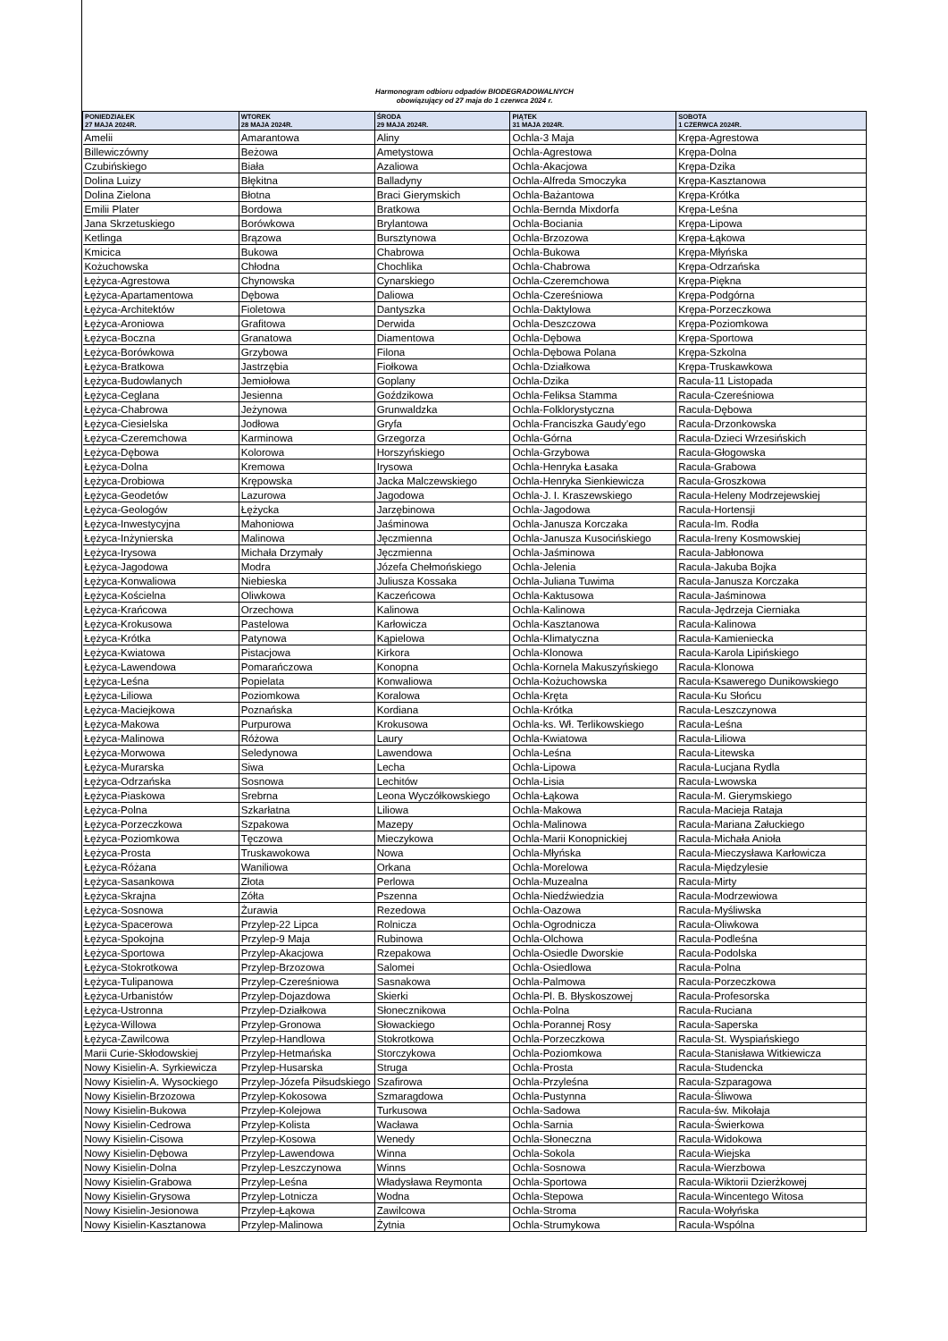Harmonogram odbioru odpadów BIODEGRADOWALNYCH
obowiązujący od 27 maja do 1 czerwca 2024 r.
| PONIEDZIAŁEK 27 MAJA 2024R. | WTOREK 28 MAJA 2024R. | ŚRODA 29 MAJA 2024R. | PIĄTEK 31 MAJA 2024R. | SOBOTA 1 CZERWCA 2024R. |
| --- | --- | --- | --- | --- |
| Amelii | Amarantowa | Aliny | Ochla-3 Maja | Krępa-Agrestowa |
| Billewiczówny | Beżowa | Ametystowa | Ochla-Agrestowa | Krępa-Dolna |
| Czubińskiego | Biała | Azaliowa | Ochla-Akacjowa | Krępa-Dzika |
| Dolina Luizy | Błękitna | Balladyny | Ochla-Alfreda Smoczyka | Krępa-Kasztanowa |
| Dolina Zielona | Błotna | Braci Gierymskich | Ochla-Bażantowa | Krępa-Krótka |
| Emilii Plater | Bordowa | Bratkowa | Ochla-Bernda Mixdorfa | Krępa-Leśna |
| Jana Skrzetuskiego | Borówkowa | Brylantowa | Ochla-Bociania | Krępa-Lipowa |
| Ketlinga | Brązowa | Bursztynowa | Ochla-Brzozowa | Krępa-Łąkowa |
| Kmicica | Bukowa | Chabrowa | Ochla-Bukowa | Krępa-Młyńska |
| Kożuchowska | Chłodna | Chochlika | Ochla-Chabrowa | Krępa-Odrzańska |
| Łężyca-Agrestowa | Chynowska | Cynarskiego | Ochla-Czeremchowa | Krępa-Piękna |
| Łężyca-Apartamentowa | Dębowa | Daliowa | Ochla-Czereśniowa | Krępa-Podgórna |
| Łężyca-Architektów | Fioletowa | Dantyszka | Ochla-Daktylowa | Krępa-Porzeczkowa |
| Łężyca-Aroniowa | Grafitowa | Derwida | Ochla-Deszczowa | Krępa-Poziomkowa |
| Łężyca-Boczna | Granatowa | Diamentowa | Ochla-Dębowa | Krępa-Sportowa |
| Łężyca-Borówkowa | Grzybowa | Filona | Ochla-Dębowa Polana | Krępa-Szkolna |
| Łężyca-Bratkowa | Jastrzębia | Fiołkowa | Ochla-Działkowa | Krępa-Truskawkowa |
| Łężyca-Budowlanych | Jemiołowa | Goplany | Ochla-Dzika | Racula-11 Listopada |
| Łężyca-Ceglana | Jesienna | Goździkowa | Ochla-Feliksa Stamma | Racula-Czereśniowa |
| Łężyca-Chabrowa | Jeżynowa | Grunwaldzka | Ochla-Folklorystyczna | Racula-Dębowa |
| Łężyca-Ciesielska | Jodłowa | Gryfa | Ochla-Franciszka Gaudy'ego | Racula-Drzonkowska |
| Łężyca-Czeremchowa | Karminowa | Grzegorza | Ochla-Górna | Racula-Dzieci Wrzesińskich |
| Łężyca-Dębowa | Kolorowa | Horszyńskiego | Ochla-Grzybowa | Racula-Głogowska |
| Łężyca-Dolna | Kremowa | Irysowa | Ochla-Henryka Łasaka | Racula-Grabowa |
| Łężyca-Drobiowa | Krępowska | Jacka Malczewskiego | Ochla-Henryka Sienkiewicza | Racula-Groszkowa |
| Łężyca-Geodetów | Lazurowa | Jagodowa | Ochla-J. I. Kraszewskiego | Racula-Heleny Modrzejewskiej |
| Łężyca-Geologów | Łężycka | Jarzębinowa | Ochla-Jagodowa | Racula-Hortensji |
| Łężyca-Inwestycyjna | Mahoniowa | Jaśminowa | Ochla-Janusza Korczaka | Racula-Im. Rodła |
| Łężyca-Inżynierska | Malinowa | Jęczmienna | Ochla-Janusza Kusocińskiego | Racula-Ireny Kosmowskiej |
| Łężyca-Irysowa | Michała Drzymały | Jęczmienna | Ochla-Jaśminowa | Racula-Jabłonowa |
| Łężyca-Jagodowa | Modra | Józefa Chełmońskiego | Ochla-Jelenia | Racula-Jakuba Bojka |
| Łężyca-Konwaliowa | Niebieska | Juliusza Kossaka | Ochla-Juliana Tuwima | Racula-Janusza Korczaka |
| Łężyca-Kościelna | Oliwkowa | Kaczeńcowa | Ochla-Kaktusowa | Racula-Jaśminowa |
| Łężyca-Krańcowa | Orzechowa | Kalinowa | Ochla-Kalinowa | Racula-Jędrzeja Cierniaka |
| Łężyca-Krokusowa | Pastelowa | Karłowicza | Ochla-Kasztanowa | Racula-Kalinowa |
| Łężyca-Krótka | Patynowa | Kąpielowa | Ochla-Klimatyczna | Racula-Kamieniecka |
| Łężyca-Kwiatowa | Pistacjowa | Kirkora | Ochla-Klonowa | Racula-Karola Lipińskiego |
| Łężyca-Lawendowa | Pomarańczowa | Konopna | Ochla-Kornela Makuszyńskiego | Racula-Klonowa |
| Łężyca-Leśna | Popielata | Konwaliowa | Ochla-Kożuchowska | Racula-Ksawerego Dunikowskiego |
| Łężyca-Liliowa | Poziomkowa | Koralowa | Ochla-Kręta | Racula-Ku Słońcu |
| Łężyca-Maciejkowa | Poznańska | Kordiana | Ochla-Krótka | Racula-Leszczynowa |
| Łężyca-Makowa | Purpurowa | Krokusowa | Ochla-ks. Wł. Terlikowskiego | Racula-Leśna |
| Łężyca-Malinowa | Różowa | Laury | Ochla-Kwiatowa | Racula-Liliowa |
| Łężyca-Morwowa | Seledynowa | Lawendowa | Ochla-Leśna | Racula-Litewska |
| Łężyca-Murarska | Siwa | Lecha | Ochla-Lipowa | Racula-Lucjana Rydla |
| Łężyca-Odrzańska | Sosnowa | Lechitów | Ochla-Lisia | Racula-Lwowska |
| Łężyca-Piaskowa | Srebrna | Leona Wyczółkowskiego | Ochla-Łąkowa | Racula-M. Gierymskiego |
| Łężyca-Polna | Szkarłatna | Liliowa | Ochla-Makowa | Racula-Macieja Rataja |
| Łężyca-Porzeczkowa | Szpakowa | Mazepy | Ochla-Malinowa | Racula-Mariana Załuckiego |
| Łężyca-Poziomkowa | Tęczowa | Mieczykowa | Ochla-Marii Konopnickiej | Racula-Michała Anioła |
| Łężyca-Prosta | Truskawokowa | Nowa | Ochla-Młyńska | Racula-Mieczysława Karłowicza |
| Łężyca-Różana | Waniliowa | Orkana | Ochla-Morelowa | Racula-Międzylesie |
| Łężyca-Sasankowa | Złota | Perlowa | Ochla-Muzealna | Racula-Mirty |
| Łężyca-Skrajna | Zółta | Pszenna | Ochla-Niedźwiedzia | Racula-Modrzewiowa |
| Łężyca-Sosnowa | Żurawia | Rezedowa | Ochla-Oazowa | Racula-Myśliwska |
| Łężyca-Spacerowa | Przylep-22 Lipca | Rolnicza | Ochla-Ogrodnicza | Racula-Oliwkowa |
| Łężyca-Spokojna | Przylep-9 Maja | Rubinowa | Ochla-Olchowa | Racula-Podleśna |
| Łężyca-Sportowa | Przylep-Akacjowa | Rzepakowa | Ochla-Osiedle Dworskie | Racula-Podolska |
| Łężyca-Stokrotkowa | Przylep-Brzozowa | Salomei | Ochla-Osiedlowa | Racula-Polna |
| Łężyca-Tulipanowa | Przylep-Czereśniowa | Sasnakowa | Ochla-Palmowa | Racula-Porzeczkowa |
| Łężyca-Urbanistów | Przylep-Dojazdowa | Skierki | Ochla-Pl. B. Błyskoszowej | Racula-Profesorska |
| Łężyca-Ustronna | Przylep-Działkowa | Słonecznikowa | Ochla-Polna | Racula-Ruciana |
| Łężyca-Willowa | Przylep-Gronowa | Słowackiego | Ochla-Porannej Rosy | Racula-Saperska |
| Łężyca-Zawilcowa | Przylep-Handlowa | Stokrotkowa | Ochla-Porzeczkowa | Racula-St. Wyspiańskiego |
| Marii Curie-Skłodowskiej | Przylep-Hetmańska | Storczykowa | Ochla-Poziomkowa | Racula-Stanisława Witkiewicza |
| Nowy Kisielin-A. Syrkiewicza | Przylep-Husarska | Struga | Ochla-Prosta | Racula-Studencka |
| Nowy Kisielin-A. Wysockiego | Przylep-Józefa Piłsudskiego | Szafirowa | Ochla-Przyleśna | Racula-Szparagowa |
| Nowy Kisielin-Brzozowa | Przylep-Kokosowa | Szmaragdowa | Ochla-Pustynna | Racula-Śliwowa |
| Nowy Kisielin-Bukowa | Przylep-Kolejowa | Turkusowa | Ochla-Sadowa | Racula-św. Mikołaja |
| Nowy Kisielin-Cedrowa | Przylep-Kolista | Wacława | Ochla-Sarnia | Racula-Świerkowa |
| Nowy Kisielin-Cisowa | Przylep-Kosowa | Wenedy | Ochla-Słoneczna | Racula-Widokowa |
| Nowy Kisielin-Dębowa | Przylep-Lawendowa | Winna | Ochla-Sokola | Racula-Wiejska |
| Nowy Kisielin-Dolna | Przylep-Leszczynowa | Winns | Ochla-Sosnowa | Racula-Wierzbowa |
| Nowy Kisielin-Grabowa | Przylep-Leśna | Władysława Reymonta | Ochla-Sportowa | Racula-Wiktorii Dzierżkowej |
| Nowy Kisielin-Grysowa | Przylep-Lotnicza | Wodna | Ochla-Stepowa | Racula-Wincentego Witosa |
| Nowy Kisielin-Jesionowa | Przylep-Łąkowa | Zawilcowa | Ochla-Stroma | Racula-Wołyńska |
| Nowy Kisielin-Kasztanowa | Przylep-Malinowa | Żytnia | Ochla-Strumykowa | Racula-Wspólna |